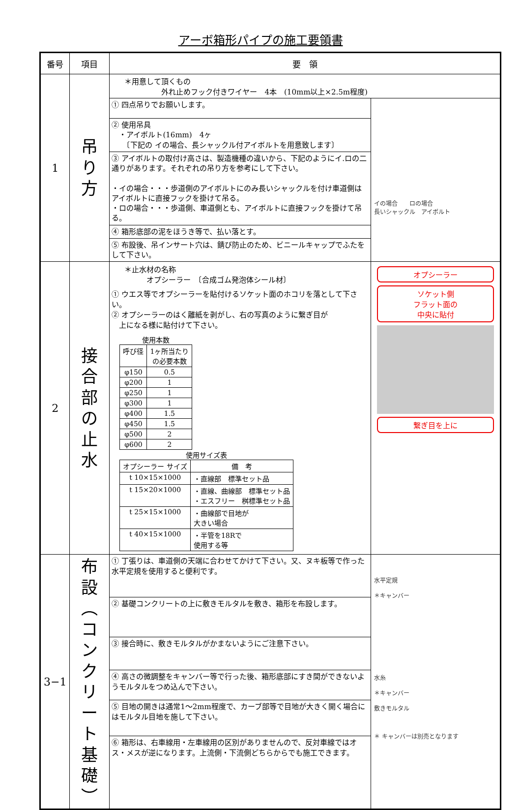アーボ箱形パイプの施工要領書
| 番号 | 項目 | 要 領 | |
| --- | --- | --- | --- |
| 1 | 吊 り 方 | ＊用意して頂くもの 外れ止めフック付きワイヤー 4本 (10mm以上×2.5m程度) | |
| | | ① 四点吊りでお願いします。 ② 使用吊具 ・アイボルト(16mm) 4ヶ 〔下記の イの場合、長シャックル付アイボルトを用意致します〕 ③ アイボルトの取付け高さは、製造機種の違いから、下記のようにイ.ロの二通りがあります。それぞれの吊り方を参考にして下さい。 ・イの場合・・・歩道側のアイボルトにのみ長いシャックルを付け車道側はアイボルトに直接フックを掛けて吊る。 ・ロの場合・・・歩道側、車道側とも、アイボルトに直接フックを掛けて吊る。 ④ 箱形底部の泥をほうき等で、払い落とす。 ⑤ 布設後、吊インサート穴は、錆び防止のため、ビニールキャップでふたをして下さい。 | イの場合 ロの場合 長いシャックル アイボルト |
| 2 | 接 合 部 の 止 水 | ＊止水材の名称 オプシーラー 〔合成ゴム発泡体シール材〕 ① ウエス等でオプシーラーを貼付けるソケット面のホコリを落として下さい。 ② オプシーラーのはく離紙を剥がし、右の写真のように繋ぎ目が 上になる様に貼付けて下さい。 使用本数 / 呼び径 / 1ヶ所当たり の必要本数 / / φ150 / 0.5 / / φ200 / 1 / / φ250 / 1 / / φ300 / 1 / / φ400 / 1.5 / / φ450 / 1.5 / / φ500 / 2 / / φ600 / 2 / 使用サイズ表 / オプシーラー サイズ / 備 考 / / t 10×15×1000 / ・直線部 標準セット品 / / t 15×20×1000 / ・直線、曲線部 標準セット品 ・エスフリー 桝標準セット品 / / t 25×15×1000 / ・曲線部で目地が 大きい場合 / / t 40×15×1000 / ・半管を18Rで 使用する等 / | オプシーラー ソケット側 フラット面の 中央に貼付 繋ぎ目を上に |
| 3−1 | 布 設 ︵ コ ン ク リ ー ト 基 礎 ︶ | ① 丁張りは、車道側の天端に合わせてかけて下さい。又、ヌキ板等で作った水平定規を使用すると便利です。 ② 基礎コンクリートの上に敷きモルタルを敷き、箱形を布設します。 ③ 接合時に、敷きモルタルがかまないようにご注意下さい。 ④ 高さの微調整をキャンバー等で行った後、箱形底部にすき間ができないようモルタルをつめ込んで下さい。 ⑤ 目地の開きは通常1～2mm程度で、カーブ部等で目地が大きく開く場合にはモルタル目地を施して下さい。 ⑥ 箱形は、右車線用・左車線用の区別がありませんので、反対車線ではオス・メスが逆になります。上流側・下流側どちらからでも施工できます。 | 水平定規 ＊キャンバー 水糸 ＊キャンバー 敷きモルタル ＊ キャンバーは別売となります |